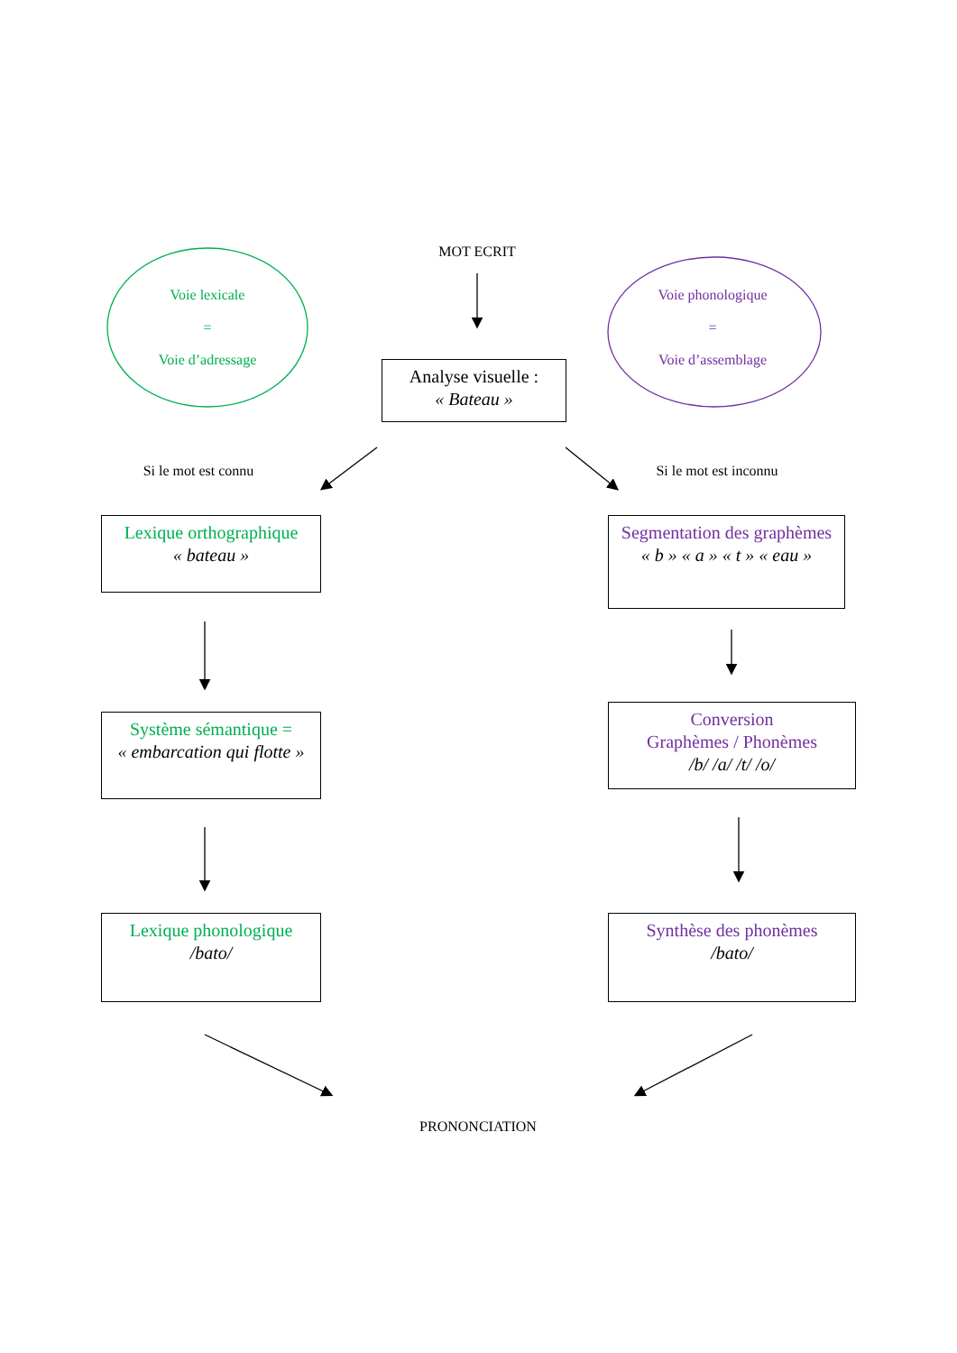MOT ECRIT
Voie lexicale
=
Voie d’adressage
Voie phonologique
=
Voie d’assemblage
Analyse visuelle :
« Bateau »
Si le mot est connu
Si le mot est inconnu
Lexique orthographique
« bateau »
Segmentation des graphèmes
« b » « a » « t » « eau »
Système sémantique =
« embarcation qui flotte »
Conversion
Graphèmes / Phonèmes
/b/ /a/ /t/ /o/
Lexique phonologique
/bato/
Synthèse des phonèmes
/bato/
PRONONCIATION